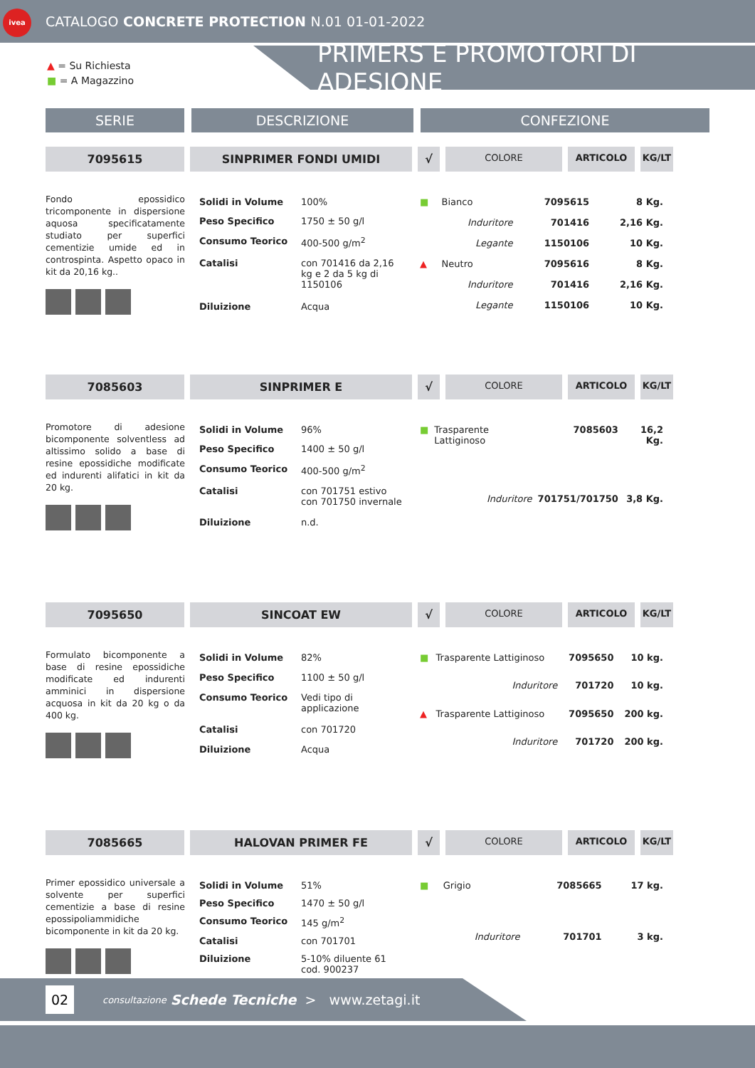ivea
CATALOGO CONCRETE PROTECTION N.01 01-01-2022
▲ = Su Richiesta
■ = A Magazzino
PRIMERS E PROMOTORI DI ADESIONE
SERIE DESCRIZIONE CONFEZIONE
7095615 SINPRIMER FONDI UMIDI √
COLORE ARTICOLO KG/LT
Fondo epossidico tricomponente in dispersione aquosa specificatamente studiato per superfici cementizie umide ed in controspinta. Aspetto opaco in kit da 20,16 kg..
| Solidi in Volume | 100% |
| Peso Specifico | 1750 ± 50 g/l |
| Consumo Teorico | 400-500 g/m<sup>2</sup> |
| Catalisi | con 701416 da 2,16 kg e 2 da 5 kg di 1150106 |
| Diluizione | Acqua |
| ■ | Bianco | 7095615 | 8 Kg. |
| | Induritore | 701416 | 2,16 Kg. |
| | Legante | 1150106 | 10 Kg. |
| ▲ | Neutro | 7095616 | 8 Kg. |
| | Induritore | 701416 | 2,16 Kg. |
| | Legante | 1150106 | 10 Kg. |
7085603 SINPRIMER E √
COLORE ARTICOLO KG/LT
Promotore di adesione bicomponente solventless ad altissimo solido a base di resine epossidiche modificate ed indurenti alifatici in kit da 20 kg.
| Solidi in Volume | 96% |
| Peso Specifico | 1400 ± 50 g/l |
| Consumo Teorico | 400-500 g/m<sup>2</sup> |
| Catalisi | con 701751 estivo con 701750 invernale |
| Diluizione | n.d. |
| ■ | Trasparente Lattiginoso | 7085603 | 16,2 Kg. |
| | Induritore | 701751/701750 | 3,8 Kg. |
7095650 SINCOAT EW √
COLORE ARTICOLO KG/LT
Formulato bicomponente a base di resine epossidiche modificate ed indurenti amminici in dispersione acquosa in kit da 20 kg o da 400 kg.
| Solidi in Volume | 82% |
| Peso Specifico | 1100 ± 50 g/l |
| Consumo Teorico | Vedi tipo di applicazione |
| Catalisi | con 701720 |
| Diluizione | Acqua |
| ■ | Trasparente Lattiginoso | 7095650 | 10 kg. |
| | Induritore | 701720 | 10 kg. |
| ▲ | Trasparente Lattiginoso | 7095650 | 200 kg. |
| | Induritore | 701720 | 200 kg. |
7085665 HALOVAN PRIMER FE √
COLORE ARTICOLO KG/LT
Primer epossidico universale a solvente per superfici cementizie a base di resine epossipoliammidiche bicomponente in kit da 20 kg.
| Solidi in Volume | 51% |
| Peso Specifico | 1470 ± 50 g/l |
| Consumo Teorico | 145 g/m<sup>2</sup> |
| Catalisi | con 701701 |
| Diluizione | 5-10% diluente 61 cod. 900237 |
| ■ | Grigio | 7085665 | 17 kg. |
| | Induritore | 701701 | 3 kg. |
02
consultazione Schede Tecniche > www.zetagi.it